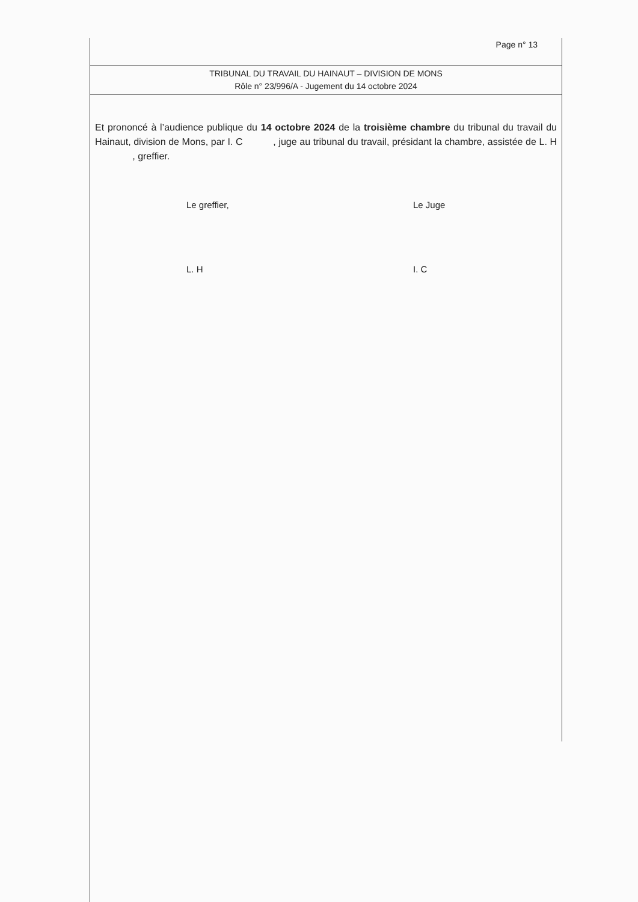Page n° 13
TRIBUNAL DU TRAVAIL DU HAINAUT – DIVISION DE MONS
Rôle n° 23/996/A - Jugement du 14 octobre 2024
Et prononcé à l’audience publique du 14 octobre 2024 de la troisième chambre du tribunal du travail du Hainaut, division de Mons, par I. C , juge au tribunal du travail, présidant la chambre, assistée de L. H , greffier.
Le greffier,
L. H
Le Juge
I. C